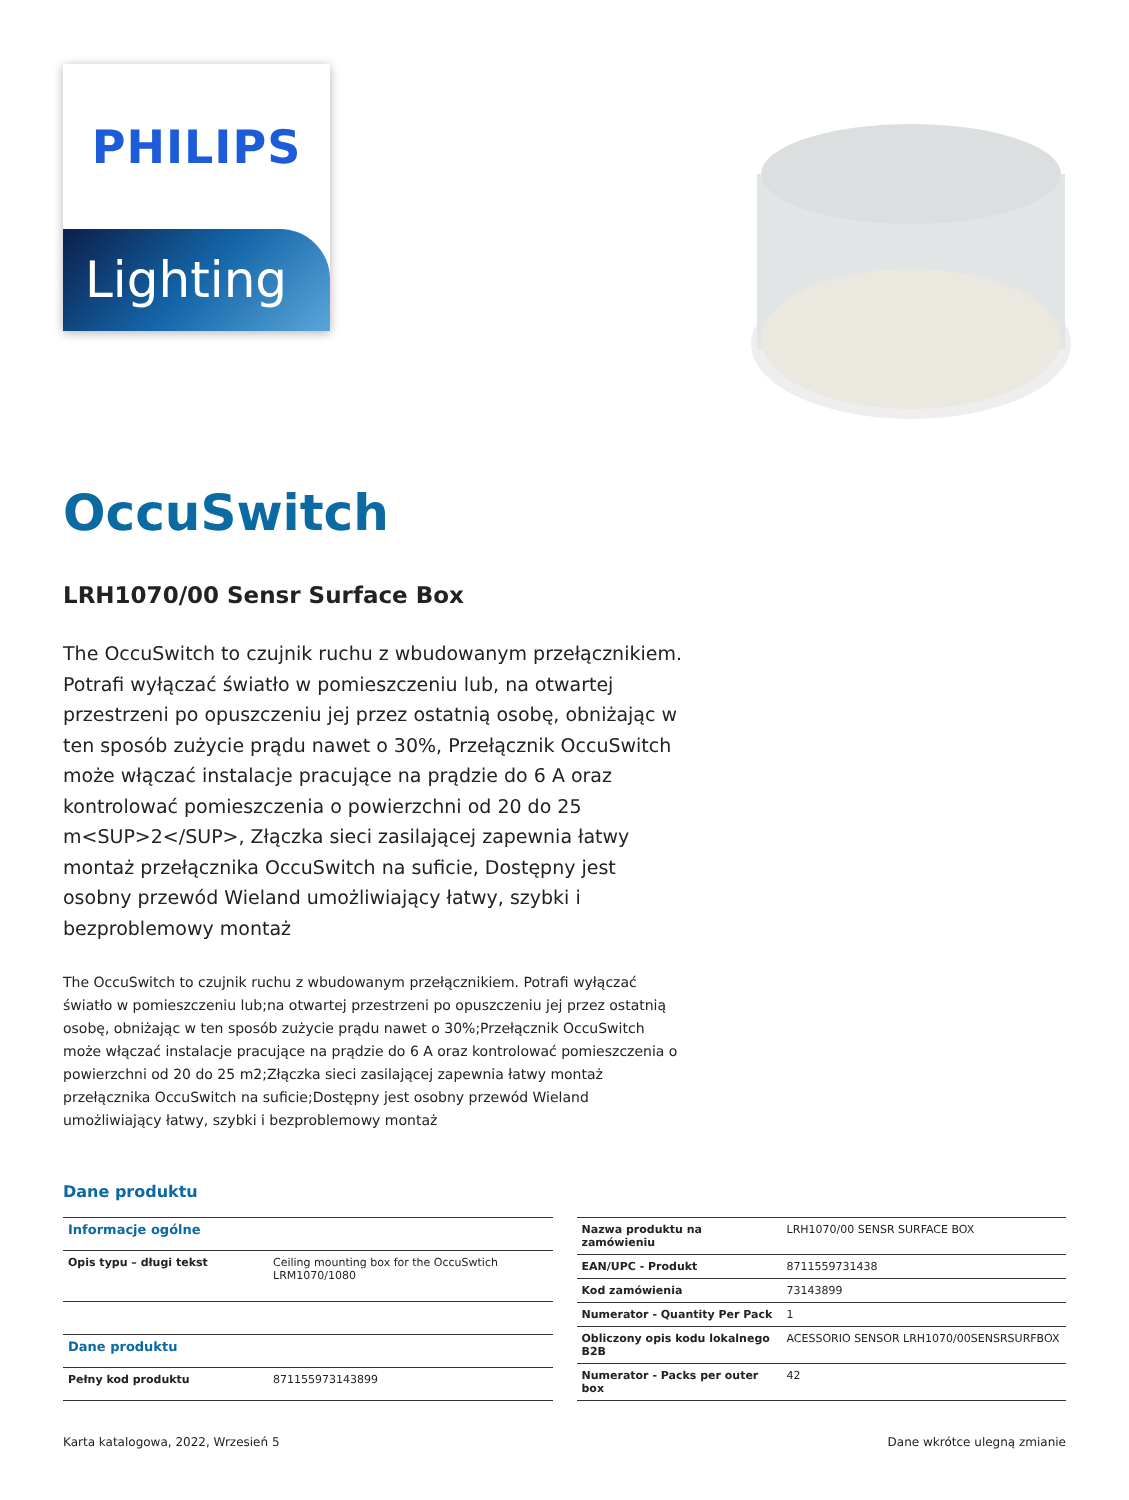PHILIPS
Lighting
OccuSwitch
LRH1070/00 Sensr Surface Box
The OccuSwitch to czujnik ruchu z wbudowanym przełącznikiem. Potrafi wyłączać światło w pomieszczeniu lub, na otwartej przestrzeni po opuszczeniu jej przez ostatnią osobę, obniżając w ten sposób zużycie prądu nawet o 30%, Przełącznik OccuSwitch może włączać instalacje pracujące na prądzie do 6 A oraz kontrolować pomieszczenia o powierzchni od 20 do 25 m<SUP>2</SUP>, Złączka sieci zasilającej zapewnia łatwy montaż przełącznika OccuSwitch na suficie, Dostępny jest osobny przewód Wieland umożliwiający łatwy, szybki i bezproblemowy montaż
The OccuSwitch to czujnik ruchu z wbudowanym przełącznikiem. Potrafi wyłączać światło w pomieszczeniu lub;na otwartej przestrzeni po opuszczeniu jej przez ostatnią osobę, obniżając w ten sposób zużycie prądu nawet o 30%;Przełącznik OccuSwitch może włączać instalacje pracujące na prądzie do 6 A oraz kontrolować pomieszczenia o powierzchni od 20 do 25 m2;Złączka sieci zasilającej zapewnia łatwy montaż przełącznika OccuSwitch na suficie;Dostępny jest osobny przewód Wieland umożliwiający łatwy, szybki i bezproblemowy montaż
Dane produktu
| Informacje ogólne | |
| --- | --- |
| Opis typu – długi tekst | Ceiling mounting box for the OccuSwtich LRM1070/1080 |
| Dane produktu | |
| Pełny kod produktu | 871155973143899 |
| Nazwa produktu na zamówieniu | LRH1070/00 SENSR SURFACE BOX |
| EAN/UPC - Produkt | 8711559731438 |
| Kod zamówienia | 73143899 |
| Numerator - Quantity Per Pack | 1 |
| Obliczony opis kodu lokalnego B2B | ACESSORIO SENSOR LRH1070/00SENSRSURFBOX |
| Numerator - Packs per outer box | 42 |
Karta katalogowa, 2022, Wrzesień 5 Dane wkrótce ulegną zmianie